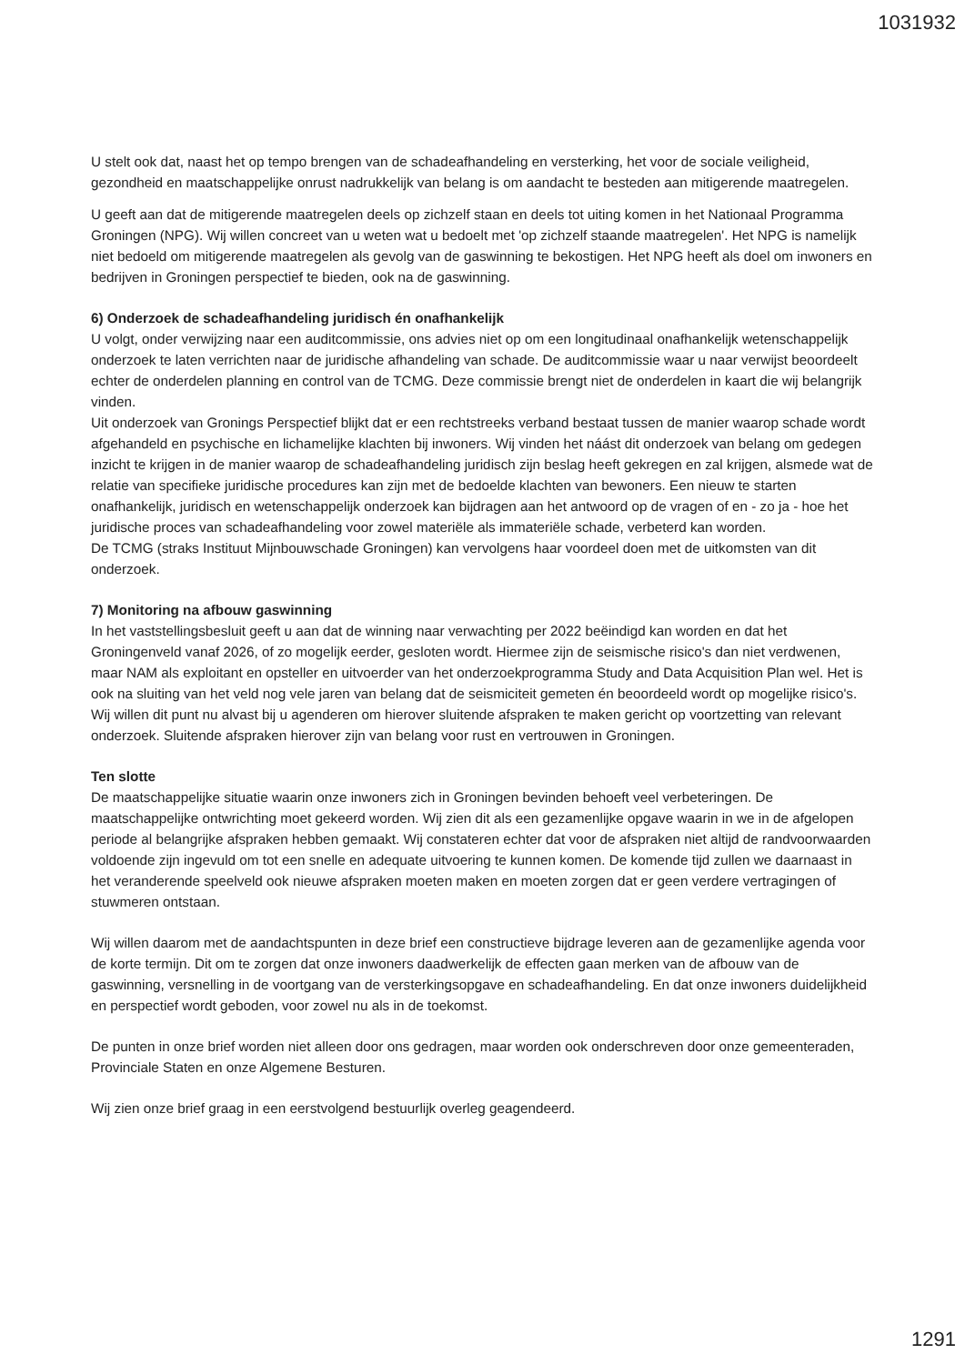1031932
U stelt ook dat, naast het op tempo brengen van de schadeafhandeling en versterking, het voor de sociale veiligheid, gezondheid en maatschappelijke onrust nadrukkelijk van belang is om aandacht te besteden aan mitigerende maatregelen.
U geeft aan dat de mitigerende maatregelen deels op zichzelf staan en deels tot uiting komen in het Nationaal Programma Groningen (NPG). Wij willen concreet van u weten wat u bedoelt met 'op zichzelf staande maatregelen'. Het NPG is namelijk niet bedoeld om mitigerende maatregelen als gevolg van de gaswinning te bekostigen. Het NPG heeft als doel om inwoners en bedrijven in Groningen perspectief te bieden, ook na de gaswinning.
6) Onderzoek de schadeafhandeling juridisch én onafhankelijk
U volgt, onder verwijzing naar een auditcommissie, ons advies niet op om een longitudinaal onafhankelijk wetenschappelijk onderzoek te laten verrichten naar de juridische afhandeling van schade. De auditcommissie waar u naar verwijst beoordeelt echter de onderdelen planning en control van de TCMG. Deze commissie brengt niet de onderdelen in kaart die wij belangrijk vinden.
Uit onderzoek van Gronings Perspectief blijkt dat er een rechtstreeks verband bestaat tussen de manier waarop schade wordt afgehandeld en psychische en lichamelijke klachten bij inwoners. Wij vinden het náást dit onderzoek van belang om gedegen inzicht te krijgen in de manier waarop de schadeafhandeling juridisch zijn beslag heeft gekregen en zal krijgen, alsmede wat de relatie van specifieke juridische procedures kan zijn met de bedoelde klachten van bewoners. Een nieuw te starten onafhankelijk, juridisch en wetenschappelijk onderzoek kan bijdragen aan het antwoord op de vragen of en - zo ja - hoe het juridische proces van schadeafhandeling voor zowel materiële als immateriële schade, verbeterd kan worden.
De TCMG (straks Instituut Mijnbouwschade Groningen) kan vervolgens haar voordeel doen met de uitkomsten van dit onderzoek.
7) Monitoring na afbouw gaswinning
In het vaststellingsbesluit geeft u aan dat de winning naar verwachting per 2022 beëindigd kan worden en dat het Groningenveld vanaf 2026, of zo mogelijk eerder, gesloten wordt. Hiermee zijn de seismische risico's dan niet verdwenen, maar NAM als exploitant en opsteller en uitvoerder van het onderzoekprogramma Study and Data Acquisition Plan wel. Het is ook na sluiting van het veld nog vele jaren van belang dat de seismiciteit gemeten én beoordeeld wordt op mogelijke risico's. Wij willen dit punt nu alvast bij u agenderen om hierover sluitende afspraken te maken gericht op voortzetting van relevant onderzoek. Sluitende afspraken hierover zijn van belang voor rust en vertrouwen in Groningen.
Ten slotte
De maatschappelijke situatie waarin onze inwoners zich in Groningen bevinden behoeft veel verbeteringen. De maatschappelijke ontwrichting moet gekeerd worden. Wij zien dit als een gezamenlijke opgave waarin in we in de afgelopen periode al belangrijke afspraken hebben gemaakt. Wij constateren echter dat voor de afspraken niet altijd de randvoorwaarden voldoende zijn ingevuld om tot een snelle en adequate uitvoering te kunnen komen. De komende tijd zullen we daarnaast in het veranderende speelveld ook nieuwe afspraken moeten maken en moeten zorgen dat er geen verdere vertragingen of stuwmeren ontstaan.
Wij willen daarom met de aandachtspunten in deze brief een constructieve bijdrage leveren aan de gezamenlijke agenda voor de korte termijn. Dit om te zorgen dat onze inwoners daadwerkelijk de effecten gaan merken van de afbouw van de gaswinning, versnelling in de voortgang van de versterkingsopgave en schadeafhandeling. En dat onze inwoners duidelijkheid en perspectief wordt geboden, voor zowel nu als in de toekomst.
De punten in onze brief worden niet alleen door ons gedragen, maar worden ook onderschreven door onze gemeenteraden, Provinciale Staten en onze Algemene Besturen.
Wij zien onze brief graag in een eerstvolgend bestuurlijk overleg geagendeerd.
1291